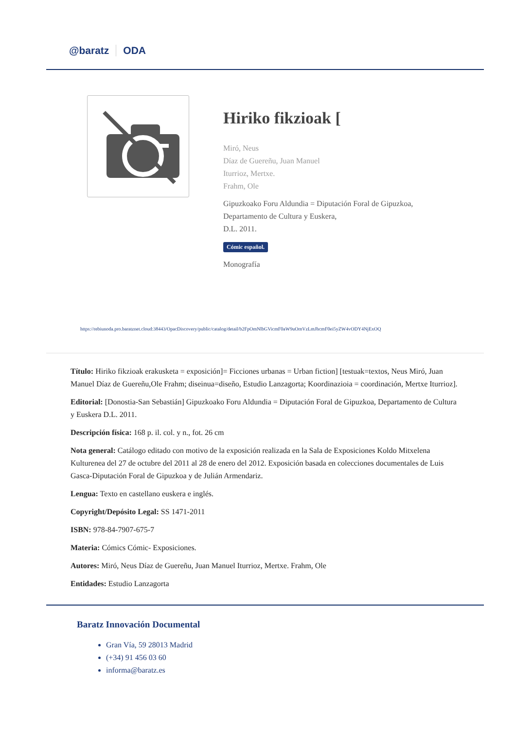@baratz ODA
Hiriko fikzioak [
Miró, Neus
Díaz de Guereñu, Juan Manuel
Iturrioz, Mertxe.
Frahm, Ole
Gipuzkoako Foru Aldundia = Diputación Foral de Gipuzkoa,
Departamento de Cultura y Euskera,
D.L. 2011.
Cómic español.
Monografía
https://rebiunoda.pro.baratznet.cloud:38443/OpacDiscovery/public/catalog/detail/b2FpOmNlbGVicmF0aW9uOmVzLmJhcmF0ei5yZW4vODY4NjExOQ
Título: Hiriko fikzioak erakusketa = exposición]= Ficciones urbanas = Urban fiction] [testuak=textos, Neus Miró, Juan Manuel Díaz de Guereñu,Ole Frahm; diseinua=diseño, Estudio Lanzagorta; Koordinazioia = coordinación, Mertxe Iturrioz].
Editorial: [Donostia-San Sebastián] Gipuzkoako Foru Aldundia = Diputación Foral de Gipuzkoa, Departamento de Cultura y Euskera D.L. 2011.
Descripción física: 168 p. il. col. y n., fot. 26 cm
Nota general: Catálogo editado con motivo de la exposición realizada en la Sala de Exposiciones Koldo Mitxelena Kulturenea del 27 de octubre del 2011 al 28 de enero del 2012. Exposición basada en colecciones documentales de Luis Gasca-Diputación Foral de Gipuzkoa y de Julián Armendariz.
Lengua: Texto en castellano euskera e inglés.
Copyright/Depósito Legal: SS 1471-2011
ISBN: 978-84-7907-675-7
Materia: Cómics Cómic- Exposiciones.
Autores: Miró, Neus Díaz de Guereñu, Juan Manuel Iturrioz, Mertxe. Frahm, Ole
Entidades: Estudio Lanzagorta
Baratz Innovación Documental
Gran Vía, 59 28013 Madrid
(+34) 91 456 03 60
informa@baratz.es